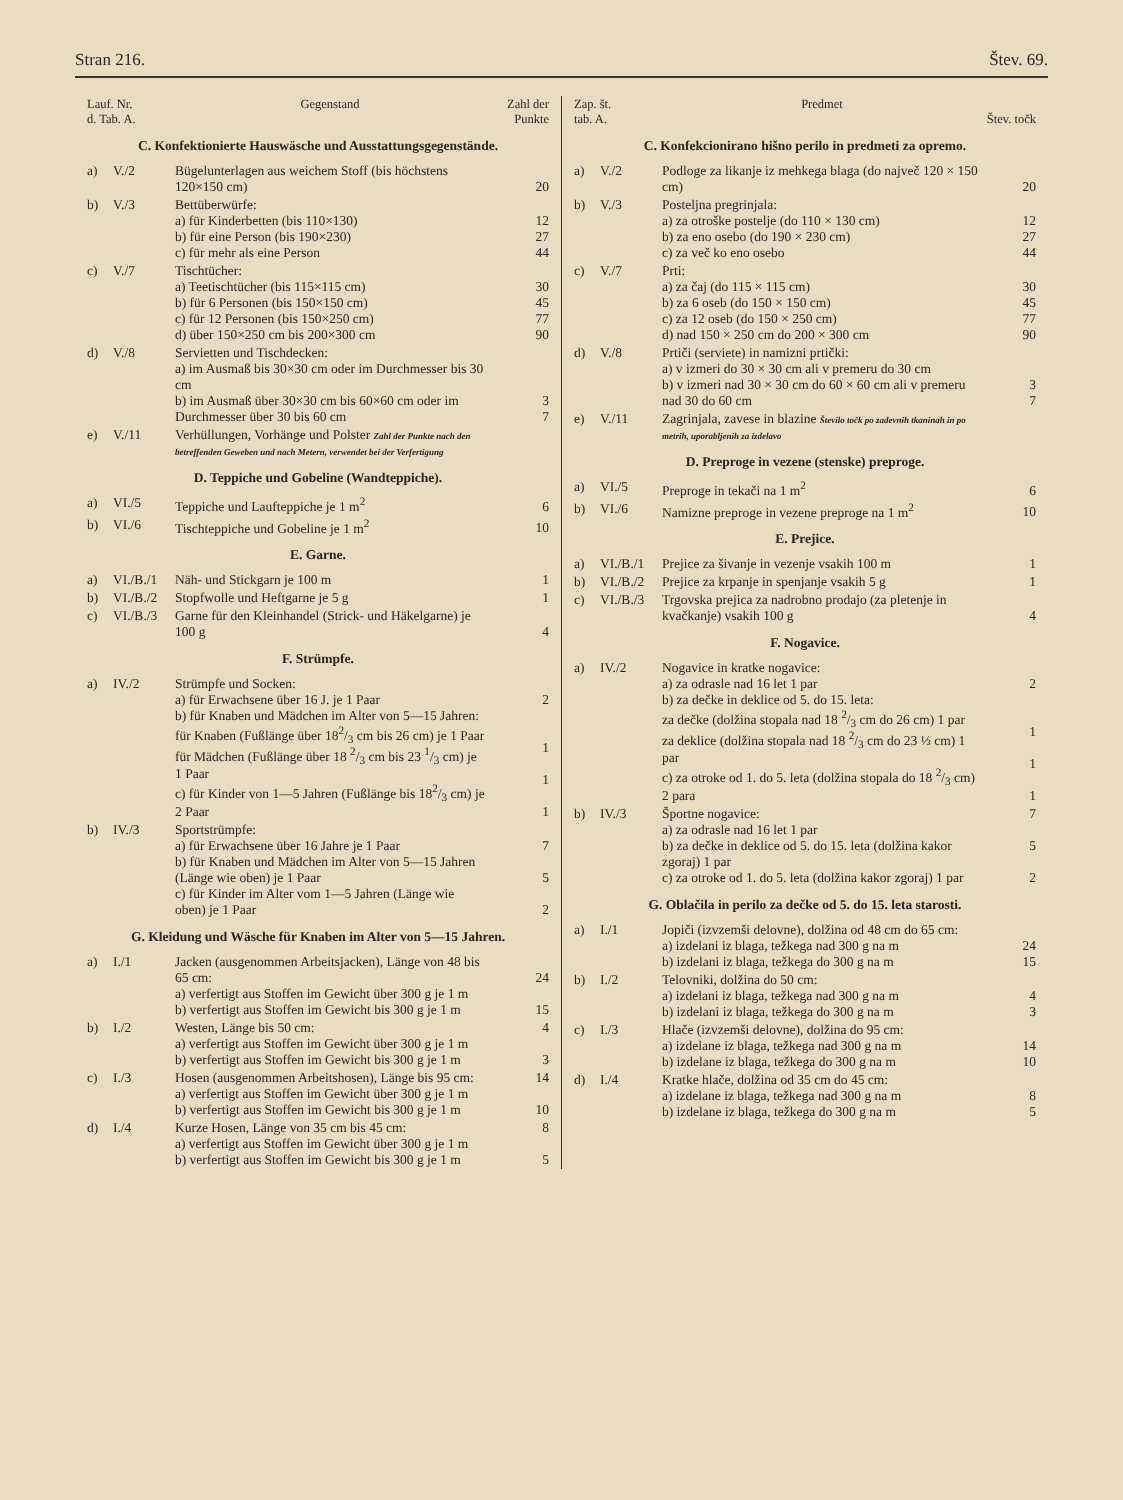Stran 216. Štev. 69.
| Lauf. Nr. d. Tab. A. | | Gegenstand | Zahl der Punkte |
| --- | --- | --- | --- |
| C. Konfektionierte Hauswäsche und Ausstattungsgegenstände. | | | |
| a) | V./2 | Bügelunterlagen aus weichem Stoff (bis höchstens 120×150 cm) | 20 |
| b) | V./3 | Bettüberwürfe: a) für Kinderbetten (bis 110×130) b) für eine Person (bis 190×230) c) für mehr als eine Person | 12 27 44 |
| c) | V./7 | Tischtücher: a) Teetischtücher (bis 115×115 cm) b) für 6 Personen (bis 150×150 cm) c) für 12 Personen (bis 150×250 cm) d) über 150×250 cm bis 200×300 cm | 30 45 77 90 |
| d) | V./8 | Servietten und Tischdecken: a) im Ausmaß bis 30×30 cm oder im Durchmesser bis 30 cm b) im Ausmaß über 30×30 cm bis 60×60 cm oder im Durchmesser über 30 bis 60 cm | 3 7 |
| e) | V./11 | Verhüllungen, Vorhänge und Polster Zahl der Punkte nach den betreffenden Geweben und nach Metern, verwendet bei der Verfertigung | |
| D. Teppiche und Gobeline (Wandteppiche). | | | |
| a) | VI./5 | Teppiche und Laufteppiche je 1 m<sup>2</sup> | 6 |
| b) | VI./6 | Tischteppiche und Gobeline je 1 m<sup>2</sup> | 10 |
| E. Garne. | | | |
| a) | VI./B./1 | Näh- und Stickgarn je 100 m | 1 |
| b) | VI./B./2 | Stopfwolle und Heftgarne je 5 g | 1 |
| c) | VI./B./3 | Garne für den Kleinhandel (Strick- und Häkelgarne) je 100 g | 4 |
| F. Strümpfe. | | | |
| a) | IV./2 | Strümpfe und Socken: a) für Erwachsene über 16 J. je 1 Paar b) für Knaben und Mädchen im Alter von 5—15 Jahren: für Knaben (Fußlänge über 182/3 cm bis 26 cm) je 1 Paar für Mädchen (Fußlänge über 18 2/3 cm bis 23 1/3 cm) je 1 Paar c) für Kinder von 1—5 Jahren (Fußlänge bis 182/3 cm) je 2 Paar | 2 1 1 1 |
| b) | IV./3 | Sportstrümpfe: a) für Erwachsene über 16 Jahre je 1 Paar b) für Knaben und Mädchen im Alter von 5—15 Jahren (Länge wie oben) je 1 Paar c) für Kinder im Alter vom 1—5 Jahren (Länge wie oben) je 1 Paar | 7 5 2 |
| G. Kleidung und Wäsche für Knaben im Alter von 5—15 Jahren. | | | |
| a) | I./1 | Jacken (ausgenommen Arbeitsjacken), Länge von 48 bis 65 cm: a) verfertigt aus Stoffen im Gewicht über 300 g je 1 m b) verfertigt aus Stoffen im Gewicht bis 300 g je 1 m | 24 15 |
| b) | I./2 | Westen, Länge bis 50 cm: a) verfertigt aus Stoffen im Gewicht über 300 g je 1 m b) verfertigt aus Stoffen im Gewicht bis 300 g je 1 m | 4 3 |
| c) | I./3 | Hosen (ausgenommen Arbeitshosen), Länge bis 95 cm: a) verfertigt aus Stoffen im Gewicht über 300 g je 1 m b) verfertigt aus Stoffen im Gewicht bis 300 g je 1 m | 14 10 |
| d) | I./4 | Kurze Hosen, Länge von 35 cm bis 45 cm: a) verfertigt aus Stoffen im Gewicht über 300 g je 1 m b) verfertigt aus Stoffen im Gewicht bis 300 g je 1 m | 8 5 |
| Zap. št. tab. A. | | Predmet | Štev. točk |
| --- | --- | --- | --- |
| C. Konfekcionirano hišno perilo in predmeti za opremo. | | | |
| a) | V./2 | Podloge za likanje iz mehkega blaga (do največ 120 × 150 cm) | 20 |
| b) | V./3 | Posteljna pregrinjala: a) za otroške postelje (do 110 × 130 cm) b) za eno osebo (do 190 × 230 cm) c) za več ko eno osebo | 12 27 44 |
| c) | V./7 | Prti: a) za čaj (do 115 × 115 cm) b) za 6 oseb (do 150 × 150 cm) c) za 12 oseb (do 150 × 250 cm) d) nad 150 × 250 cm do 200 × 300 cm | 30 45 77 90 |
| d) | V./8 | Prtiči (serviete) in namizni prtički: a) v izmeri do 30 × 30 cm ali v premeru do 30 cm b) v izmeri nad 30 × 30 cm do 60 × 60 cm ali v premeru nad 30 do 60 cm | 3 7 |
| e) | V./11 | Zagrinjala, zavese in blazine Število točk po zadevnih tkaninah in po metrih, uporabljenih za izdelavo | |
| D. Preproge in vezene (stenske) preproge. | | | |
| a) | VI./5 | Preproge in tekači na 1 m<sup>2</sup> | 6 |
| b) | VI./6 | Namizne preproge in vezene preproge na 1 m<sup>2</sup> | 10 |
| E. Prejice. | | | |
| a) | VI./B./1 | Prejice za šivanje in vezenje vsakih 100 m | 1 |
| b) | VI./B./2 | Prejice za krpanje in spenjanje vsakih 5 g | 1 |
| c) | VI./B./3 | Trgovska prejica za nadrobno prodajo (za pletenje in kvačkanje) vsakih 100 g | 4 |
| F. Nogavice. | | | |
| a) | IV./2 | Nogavice in kratke nogavice: a) za odrasle nad 16 let 1 par b) za dečke in deklice od 5. do 15. leta: za dečke (dolžina stopala nad 18 2/3 cm do 26 cm) 1 par za deklice (dolžina stopala nad 18 2/3 cm do 23 ⅓ cm) 1 par c) za otroke od 1. do 5. leta (dolžina stopala do 18 2/3 cm) 2 para | 2 1 1 1 |
| b) | IV./3 | Športne nogavice: a) za odrasle nad 16 let 1 par b) za dečke in deklice od 5. do 15. leta (dolžina kakor zgoraj) 1 par c) za otroke od 1. do 5. leta (dolžina kakor zgoraj) 1 par | 7 5 2 |
| G. Oblačila in perilo za dečke od 5. do 15. leta starosti. | | | |
| a) | I./1 | Jopiči (izvzemši delovne), dolžina od 48 cm do 65 cm: a) izdelani iz blaga, težkega nad 300 g na m b) izdelani iz blaga, težkega do 300 g na m | 24 15 |
| b) | I./2 | Telovniki, dolžina do 50 cm: a) izdelani iz blaga, težkega nad 300 g na m b) izdelani iz blaga, težkega do 300 g na m | 4 3 |
| c) | I./3 | Hlače (izvzemši delovne), dolžina do 95 cm: a) izdelane iz blaga, težkega nad 300 g na m b) izdelane iz blaga, težkega do 300 g na m | 14 10 |
| d) | I./4 | Kratke hlače, dolžina od 35 cm do 45 cm: a) izdelane iz blaga, težkega nad 300 g na m b) izdelane iz blaga, težkega do 300 g na m | 8 5 |